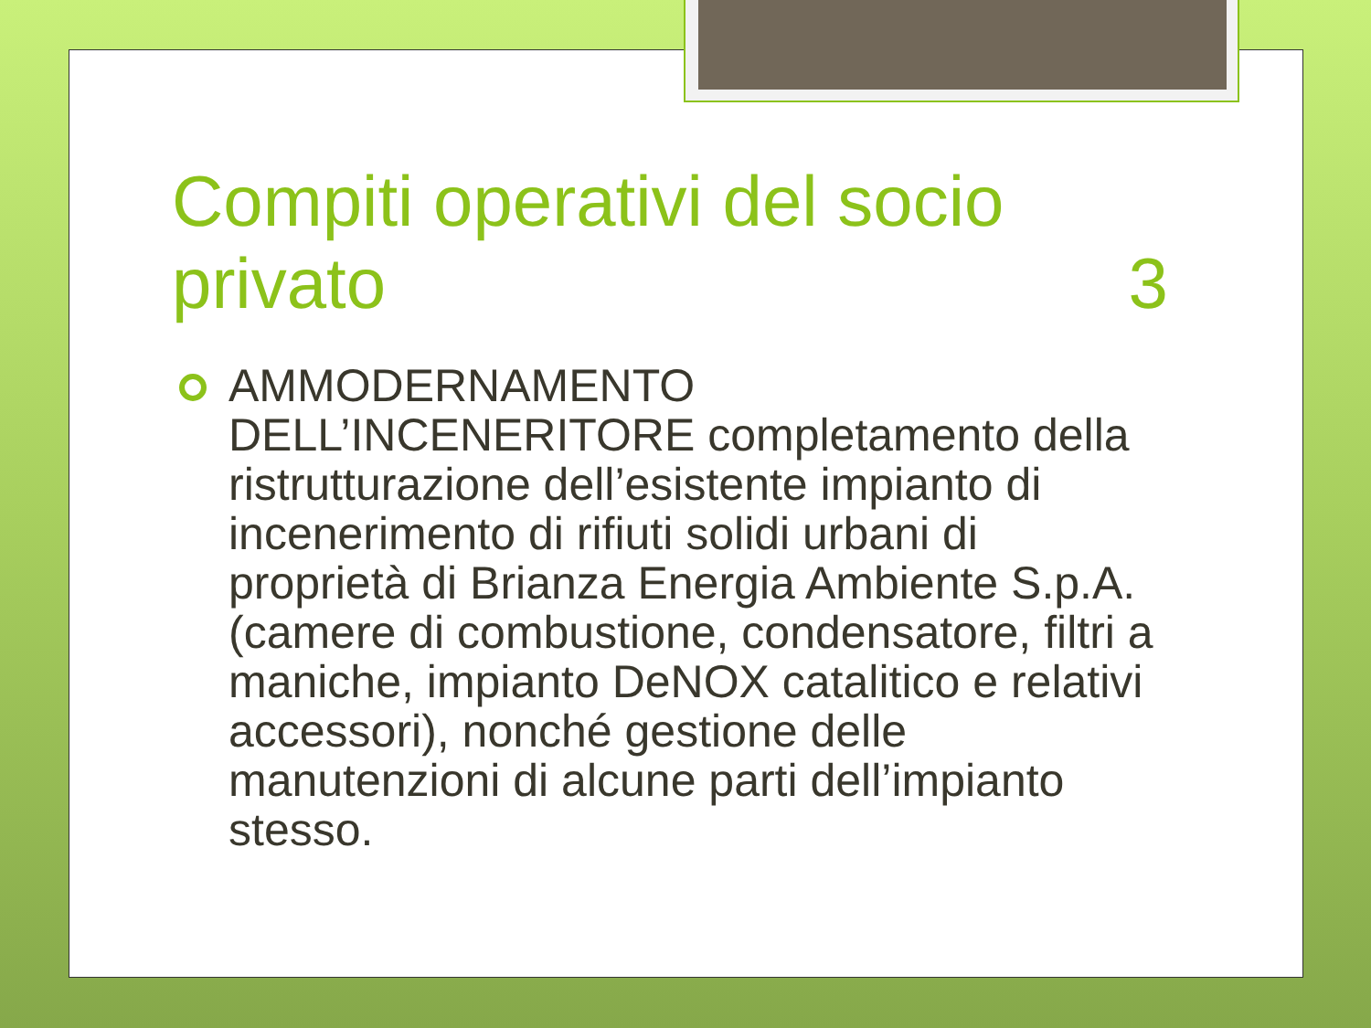Compiti operativi del socio
privato 3
AMMODERNAMENTO DELL’INCENERITORE completamento della ristrutturazione dell’esistente impianto di incenerimento di rifiuti solidi urbani di proprietà di Brianza Energia Ambiente S.p.A. (camere di combustione, condensatore, filtri a maniche, impianto DeNOX catalitico e relativi accessori), nonché gestione delle manutenzioni di alcune parti dell’impianto stesso.